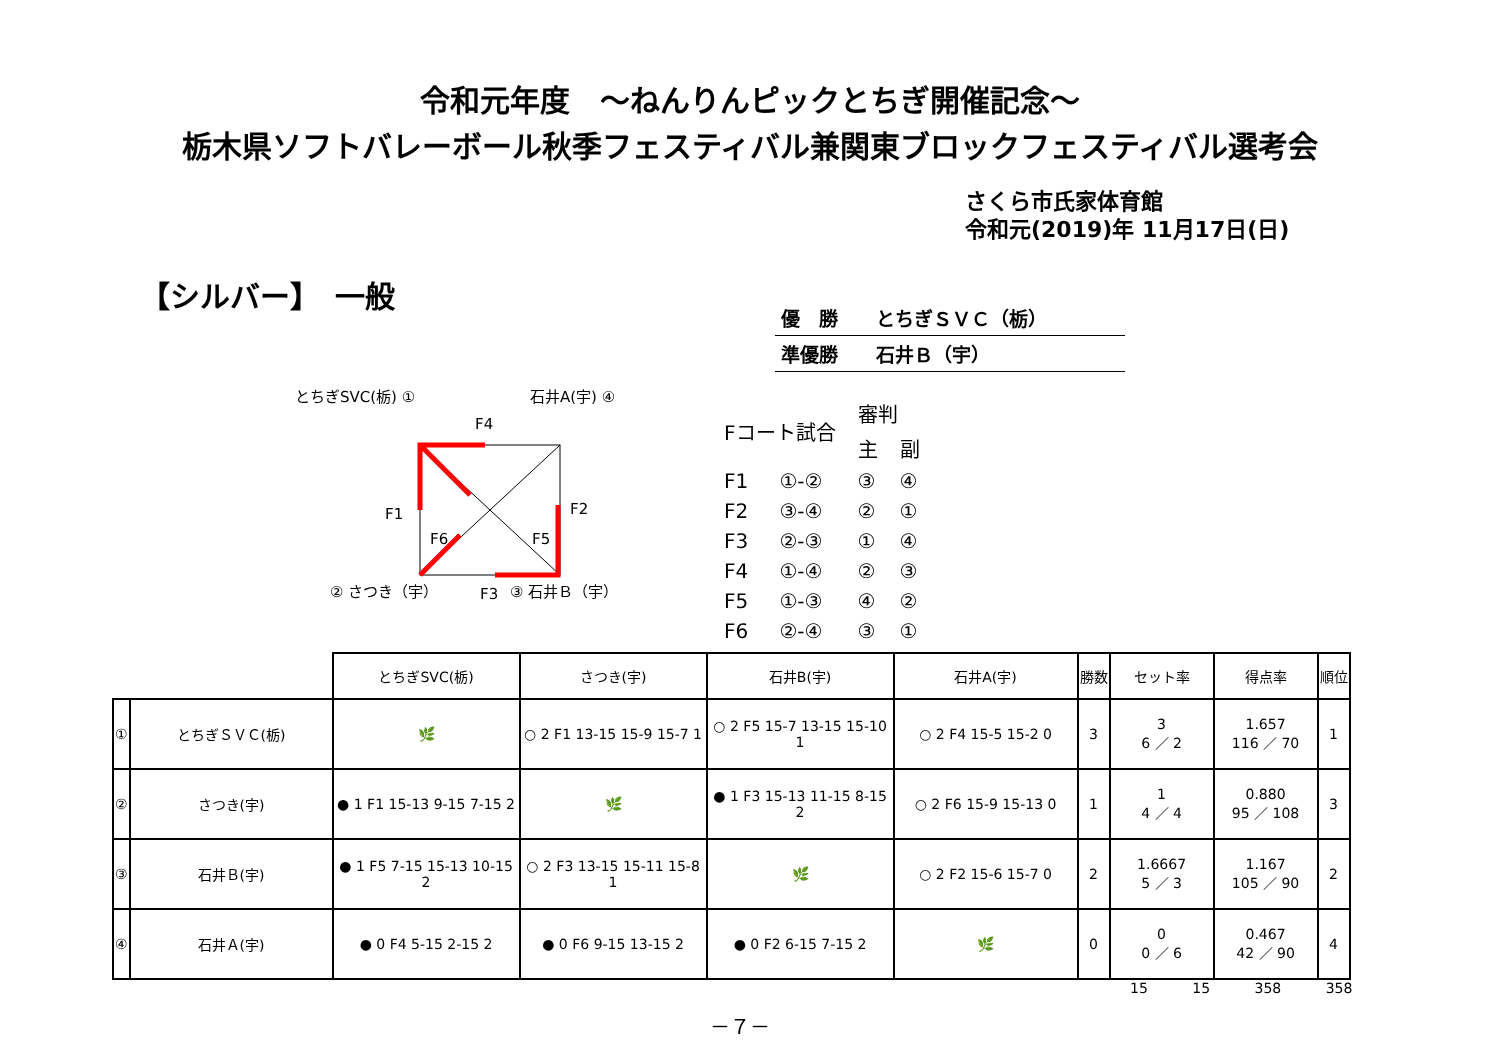令和元年度　～ねんりんピックとちぎ開催記念～
栃木県ソフトバレーボール秋季フェスティバル兼関東ブロックフェスティバル選考会
さくら市氏家体育館
令和元(2019)年 11月17日(日)
【シルバー】　一般
優　勝　　とちぎＳＶＣ（栃）
準優勝　　石井Ｂ（宇）
とちぎSVC(栃) ① 石井A(宇) ④
F4
F1 F2
F6 F5
② さつき（宇） F3 ③ 石井Ｂ（宇）
| Fコート試合 | | 審判 | |
| | | 主 | 副 |
| F1 | ①-② | ③ | ④ |
| F2 | ③-④ | ② | ① |
| F3 | ②-③ | ① | ④ |
| F4 | ①-④ | ② | ③ |
| F5 | ①-③ | ④ | ② |
| F6 | ②-④ | ③ | ① |
| | | とちぎSVC(栃) | さつき(宇) | 石井B(宇) | 石井A(宇) | 勝数 | セット率 | 得点率 | 順位 |
| --- | --- | --- | --- | --- | --- | --- | --- | --- | --- |
| ① | とちぎＳＶＣ(栃) | 🌿 | ○ 2 F1 13-15 15-9 15-7 1 | ○ 2 F5 15-7 13-15 15-10 1 | ○ 2 F4 15-5 15-2 0 | 3 | 3 6 ／ 2 | 1.657 116 ／ 70 | 1 |
| ② | さつき(宇) | ● 1 F1 15-13 9-15 7-15 2 | 🌿 | ● 1 F3 15-13 11-15 8-15 2 | ○ 2 F6 15-9 15-13 0 | 1 | 1 4 ／ 4 | 0.880 95 ／ 108 | 3 |
| ③ | 石井Ｂ(宇) | ● 1 F5 7-15 15-13 10-15 2 | ○ 2 F3 13-15 15-11 15-8 1 | 🌿 | ○ 2 F2 15-6 15-7 0 | 2 | 1.6667 5 ／ 3 | 1.167 105 ／ 90 | 2 |
| ④ | 石井Ａ(宇) | ● 0 F4 5-15 2-15 2 | ● 0 F6 9-15 13-15 2 | ● 0 F2 6-15 7-15 2 | 🌿 | 0 | 0 0 ／ 6 | 0.467 42 ／ 90 | 4 |
15 15 358 358
－７－